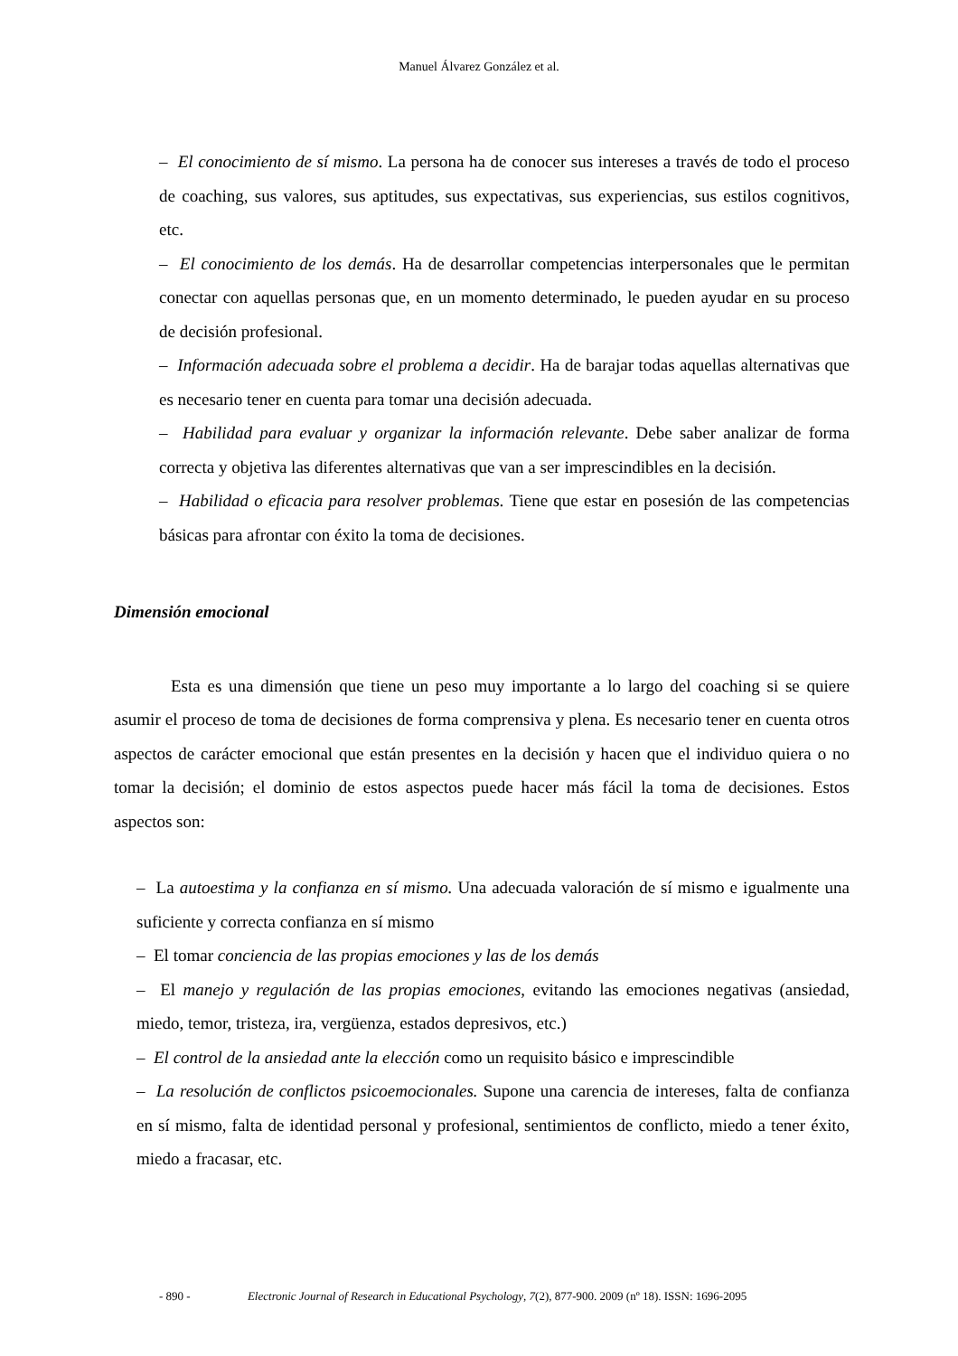Manuel Álvarez González et al.
– El conocimiento de sí mismo. La persona ha de conocer sus intereses a través de todo el proceso de coaching, sus valores, sus aptitudes, sus expectativas, sus experiencias, sus estilos cognitivos, etc.
– El conocimiento de los demás. Ha de desarrollar competencias interpersonales que le permitan conectar con aquellas personas que, en un momento determinado, le pueden ayudar en su proceso de decisión profesional.
– Información adecuada sobre el problema a decidir. Ha de barajar todas aquellas alternativas que es necesario tener en cuenta para tomar una decisión adecuada.
– Habilidad para evaluar y organizar la información relevante. Debe saber analizar de forma correcta y objetiva las diferentes alternativas que van a ser imprescindibles en la decisión.
– Habilidad o eficacia para resolver problemas. Tiene que estar en posesión de las competencias básicas para afrontar con éxito la toma de decisiones.
Dimensión emocional
Esta es una dimensión que tiene un peso muy importante a lo largo del coaching si se quiere asumir el proceso de toma de decisiones de forma comprensiva y plena. Es necesario tener en cuenta otros aspectos de carácter emocional que están presentes en la decisión y hacen que el individuo quiera o no tomar la decisión; el dominio de estos aspectos puede hacer más fácil la toma de decisiones. Estos aspectos son:
– La autoestima y la confianza en sí mismo. Una adecuada valoración de sí mismo e igualmente una suficiente y correcta confianza en sí mismo
– El tomar conciencia de las propias emociones y las de los demás
– El manejo y regulación de las propias emociones, evitando las emociones negativas (ansiedad, miedo, temor, tristeza, ira, vergüenza, estados depresivos, etc.)
– El control de la ansiedad ante la elección como un requisito básico e imprescindible
– La resolución de conflictos psicoemocionales. Supone una carencia de intereses, falta de confianza en sí mismo, falta de identidad personal y profesional, sentimientos de conflicto, miedo a tener éxito, miedo a fracasar, etc.
- 890 - Electronic Journal of Research in Educational Psychology, 7(2), 877-900. 2009 (nº 18). ISSN: 1696-2095